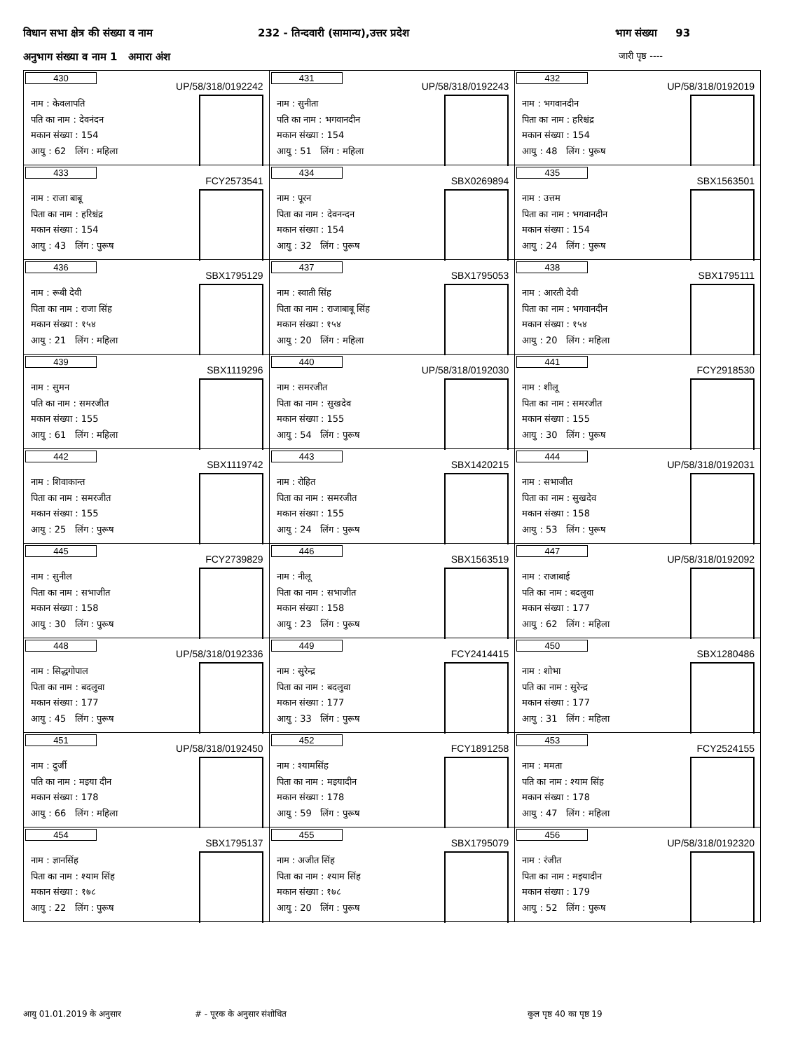विधान सभा क्षेत्र की संख्या व नाम 232 - तिन्दवारी (सामान्य),उत्तर प्रदेश भाग संख्या 93
अनुभाग संख्या व नाम 1 अमारा अंश जारी पृष्ठ ----
| 430 UP/58/318/0192242 नाम : केवलापति पति का नाम : देवनंदन मकान संख्या : 154 आयु : 62 लिंग : महिला | 431 UP/58/318/0192243 नाम : सुनीता पति का नाम : भगवानदीन मकान संख्या : 154 आयु : 51 लिंग : महिला | 432 UP/58/318/0192019 नाम : भगवानदीन पिता का नाम : हरिश्चंद्र मकान संख्या : 154 आयु : 48 लिंग : पुरूष |
| 433 FCY2573541 नाम : राजा बाबू पिता का नाम : हरिश्चंद्र मकान संख्या : 154 आयु : 43 लिंग : पुरूष | 434 SBX0269894 नाम : पूरन पिता का नाम : देवनन्दन मकान संख्या : 154 आयु : 32 लिंग : पुरूष | 435 SBX1563501 नाम : उत्तम पिता का नाम : भगवानदीन मकान संख्या : 154 आयु : 24 लिंग : पुरूष |
| 436 SBX1795129 नाम : रूबी देवी पिता का नाम : राजा सिंह मकान संख्या : १५४ आयु : 21 लिंग : महिला | 437 SBX1795053 नाम : स्वाती सिंह पिता का नाम : राजाबाबू सिंह मकान संख्या : १५४ आयु : 20 लिंग : महिला | 438 SBX1795111 नाम : आरती देवी पिता का नाम : भगवानदीन मकान संख्या : १५४ आयु : 20 लिंग : महिला |
| 439 SBX1119296 नाम : सुमन पति का नाम : समरजीत मकान संख्या : 155 आयु : 61 लिंग : महिला | 440 UP/58/318/0192030 नाम : समरजीत पिता का नाम : सुखदेव मकान संख्या : 155 आयु : 54 लिंग : पुरूष | 441 FCY2918530 नाम : शीलू पिता का नाम : समरजीत मकान संख्या : 155 आयु : 30 लिंग : पुरूष |
| 442 SBX1119742 नाम : शिवाकान्त पिता का नाम : समरजीत मकान संख्या : 155 आयु : 25 लिंग : पुरूष | 443 SBX1420215 नाम : रोहित पिता का नाम : समरजीत मकान संख्या : 155 आयु : 24 लिंग : पुरूष | 444 UP/58/318/0192031 नाम : सभाजीत पिता का नाम : सुखदेव मकान संख्या : 158 आयु : 53 लिंग : पुरूष |
| 445 FCY2739829 नाम : सुनील पिता का नाम : सभाजीत मकान संख्या : 158 आयु : 30 लिंग : पुरूष | 446 SBX1563519 नाम : नीलू पिता का नाम : सभाजीत मकान संख्या : 158 आयु : 23 लिंग : पुरूष | 447 UP/58/318/0192092 नाम : राजाबाई पति का नाम : बदलुवा मकान संख्या : 177 आयु : 62 लिंग : महिला |
| 448 UP/58/318/0192336 नाम : सिद्धगोपाल पिता का नाम : बदलुवा मकान संख्या : 177 आयु : 45 लिंग : पुरूष | 449 FCY2414415 नाम : सुरेन्द्र पिता का नाम : बदलुवा मकान संख्या : 177 आयु : 33 लिंग : पुरूष | 450 SBX1280486 नाम : शोभा पति का नाम : सुरेन्द्र मकान संख्या : 177 आयु : 31 लिंग : महिला |
| 451 UP/58/318/0192450 नाम : दुर्जी पति का नाम : मइया दीन मकान संख्या : 178 आयु : 66 लिंग : महिला | 452 FCY1891258 नाम : श्यामसिंह पिता का नाम : मइयादीन मकान संख्या : 178 आयु : 59 लिंग : पुरूष | 453 FCY2524155 नाम : ममता पति का नाम : श्याम सिंह मकान संख्या : 178 आयु : 47 लिंग : महिला |
| 454 SBX1795137 नाम : ज्ञानसिंह पिता का नाम : श्याम सिंह मकान संख्या : १७८ आयु : 22 लिंग : पुरूष | 455 SBX1795079 नाम : अजीत सिंह पिता का नाम : श्याम सिंह मकान संख्या : १७८ आयु : 20 लिंग : पुरूष | 456 UP/58/318/0192320 नाम : रंजीत पिता का नाम : मइयादीन मकान संख्या : 179 आयु : 52 लिंग : पुरूष |
आयु 01.01.2019 के अनुसार # - पूरक के अनुसार संशोधित कुल पृष्ठ 40 का पृष्ठ 19